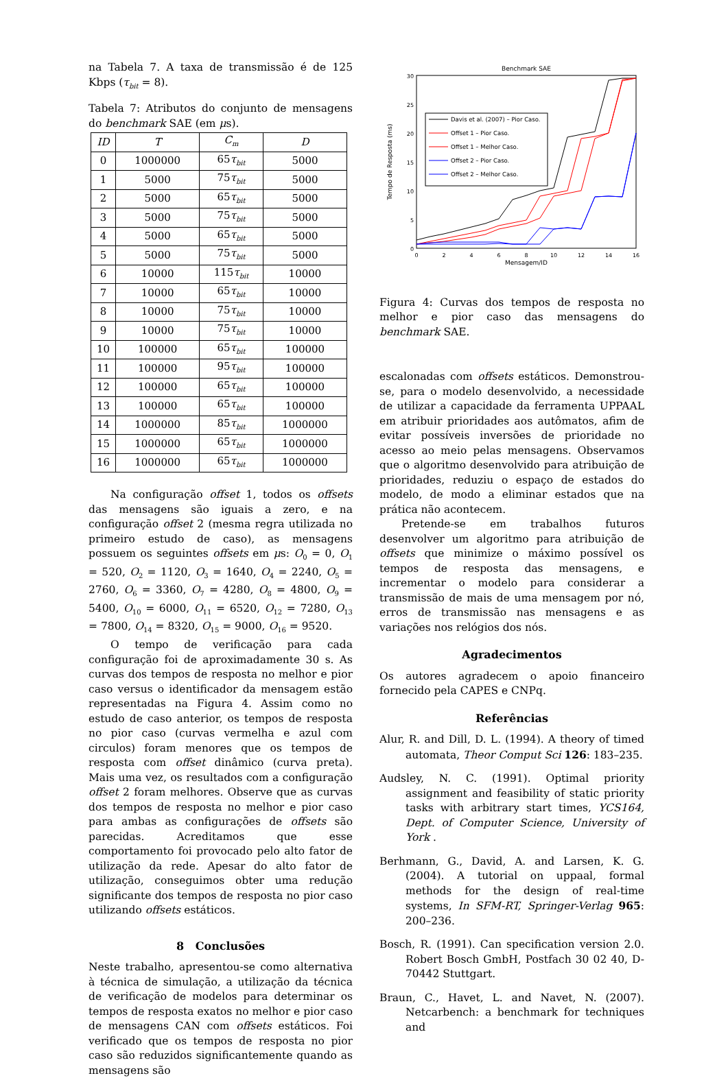na Tabela 7. A taxa de transmissão é de 125 Kbps (τ<sub>bit</sub> = 8).
Tabela 7: Atributos do conjunto de mensagens do benchmark SAE (em μs).
| ID | T | C<sub>m</sub> | D |
| --- | --- | --- | --- |
| 0 | 1000000 | 65 τ<sub>bit</sub> | 5000 |
| 1 | 5000 | 75 τ<sub>bit</sub> | 5000 |
| 2 | 5000 | 65 τ<sub>bit</sub> | 5000 |
| 3 | 5000 | 75 τ<sub>bit</sub> | 5000 |
| 4 | 5000 | 65 τ<sub>bit</sub> | 5000 |
| 5 | 5000 | 75 τ<sub>bit</sub> | 5000 |
| 6 | 10000 | 115 τ<sub>bit</sub> | 10000 |
| 7 | 10000 | 65 τ<sub>bit</sub> | 10000 |
| 8 | 10000 | 75 τ<sub>bit</sub> | 10000 |
| 9 | 10000 | 75 τ<sub>bit</sub> | 10000 |
| 10 | 100000 | 65 τ<sub>bit</sub> | 100000 |
| 11 | 100000 | 95 τ<sub>bit</sub> | 100000 |
| 12 | 100000 | 65 τ<sub>bit</sub> | 100000 |
| 13 | 100000 | 65 τ<sub>bit</sub> | 100000 |
| 14 | 1000000 | 85 τ<sub>bit</sub> | 1000000 |
| 15 | 1000000 | 65 τ<sub>bit</sub> | 1000000 |
| 16 | 1000000 | 65 τ<sub>bit</sub> | 1000000 |
Na configuração offset 1, todos os offsets das mensagens são iguais a zero, e na configuração offset 2 (mesma regra utilizada no primeiro estudo de caso), as mensagens possuem os seguintes offsets em μs: O<sub>0</sub> = 0, O<sub>1</sub> = 520, O<sub>2</sub> = 1120, O<sub>3</sub> = 1640, O<sub>4</sub> = 2240, O<sub>5</sub> = 2760, O<sub>6</sub> = 3360, O<sub>7</sub> = 4280, O<sub>8</sub> = 4800, O<sub>9</sub> = 5400, O<sub>10</sub> = 6000, O<sub>11</sub> = 6520, O<sub>12</sub> = 7280, O<sub>13</sub> = 7800, O<sub>14</sub> = 8320, O<sub>15</sub> = 9000, O<sub>16</sub> = 9520.
O tempo de verificação para cada configuração foi de aproximadamente 30 s. As curvas dos tempos de resposta no melhor e pior caso versus o identificador da mensagem estão representadas na Figura 4. Assim como no estudo de caso anterior, os tempos de resposta no pior caso (curvas vermelha e azul com circulos) foram menores que os tempos de resposta com offset dinâmico (curva preta). Mais uma vez, os resultados com a configuração offset 2 foram melhores. Observe que as curvas dos tempos de resposta no melhor e pior caso para ambas as configurações de offsets são parecidas. Acreditamos que esse comportamento foi provocado pelo alto fator de utilização da rede. Apesar do alto fator de utilização, conseguimos obter uma redução significante dos tempos de resposta no pior caso utilizando offsets estáticos.
8 Conclusões
Neste trabalho, apresentou-se como alternativa à técnica de simulação, a utilização da técnica de verificação de modelos para determinar os tempos de resposta exatos no melhor e pior caso de mensagens CAN com offsets estáticos. Foi verificado que os tempos de resposta no pior caso são reduzidos significantemente quando as mensagens são
Benchmark SAE
30
25
20
15
10
5
0
0
2
4
6
8
10
12
14
16
Mensagem/ID
Tempo de Resposta (ms)
Davis et al. (2007) – Pior Caso.
Offset 1 – Pior Caso.
Offset 1 – Melhor Caso.
Offset 2 – Pior Caso.
Offset 2 – Melhor Caso.
Figura 4: Curvas dos tempos de resposta no melhor e pior caso das mensagens do benchmark SAE.
escalonadas com offsets estáticos. Demonstrou-se, para o modelo desenvolvido, a necessidade de utilizar a capacidade da ferramenta UPPAAL em atribuir prioridades aos autômatos, afim de evitar possíveis inversões de prioridade no acesso ao meio pelas mensagens. Observamos que o algoritmo desenvolvido para atribuição de prioridades, reduziu o espaço de estados do modelo, de modo a eliminar estados que na prática não acontecem.
Pretende-se em trabalhos futuros desenvolver um algoritmo para atribuição de offsets que minimize o máximo possível os tempos de resposta das mensagens, e incrementar o modelo para considerar a transmissão de mais de uma mensagem por nó, erros de transmissão nas mensagens e as variações nos relógios dos nós.
Agradecimentos
Os autores agradecem o apoio financeiro fornecido pela CAPES e CNPq.
Referências
Alur, R. and Dill, D. L. (1994). A theory of timed automata, Theor Comput Sci 126: 183–235.
Audsley, N. C. (1991). Optimal priority assignment and feasibility of static priority tasks with arbitrary start times, YCS164, Dept. of Computer Science, University of York .
Berhmann, G., David, A. and Larsen, K. G. (2004). A tutorial on uppaal, formal methods for the design of real-time systems, In SFM-RT, Springer-Verlag 965: 200–236.
Bosch, R. (1991). Can specification version 2.0. Robert Bosch GmbH, Postfach 30 02 40, D-70442 Stuttgart.
Braun, C., Havet, L. and Navet, N. (2007). Netcarbench: a benchmark for techniques and